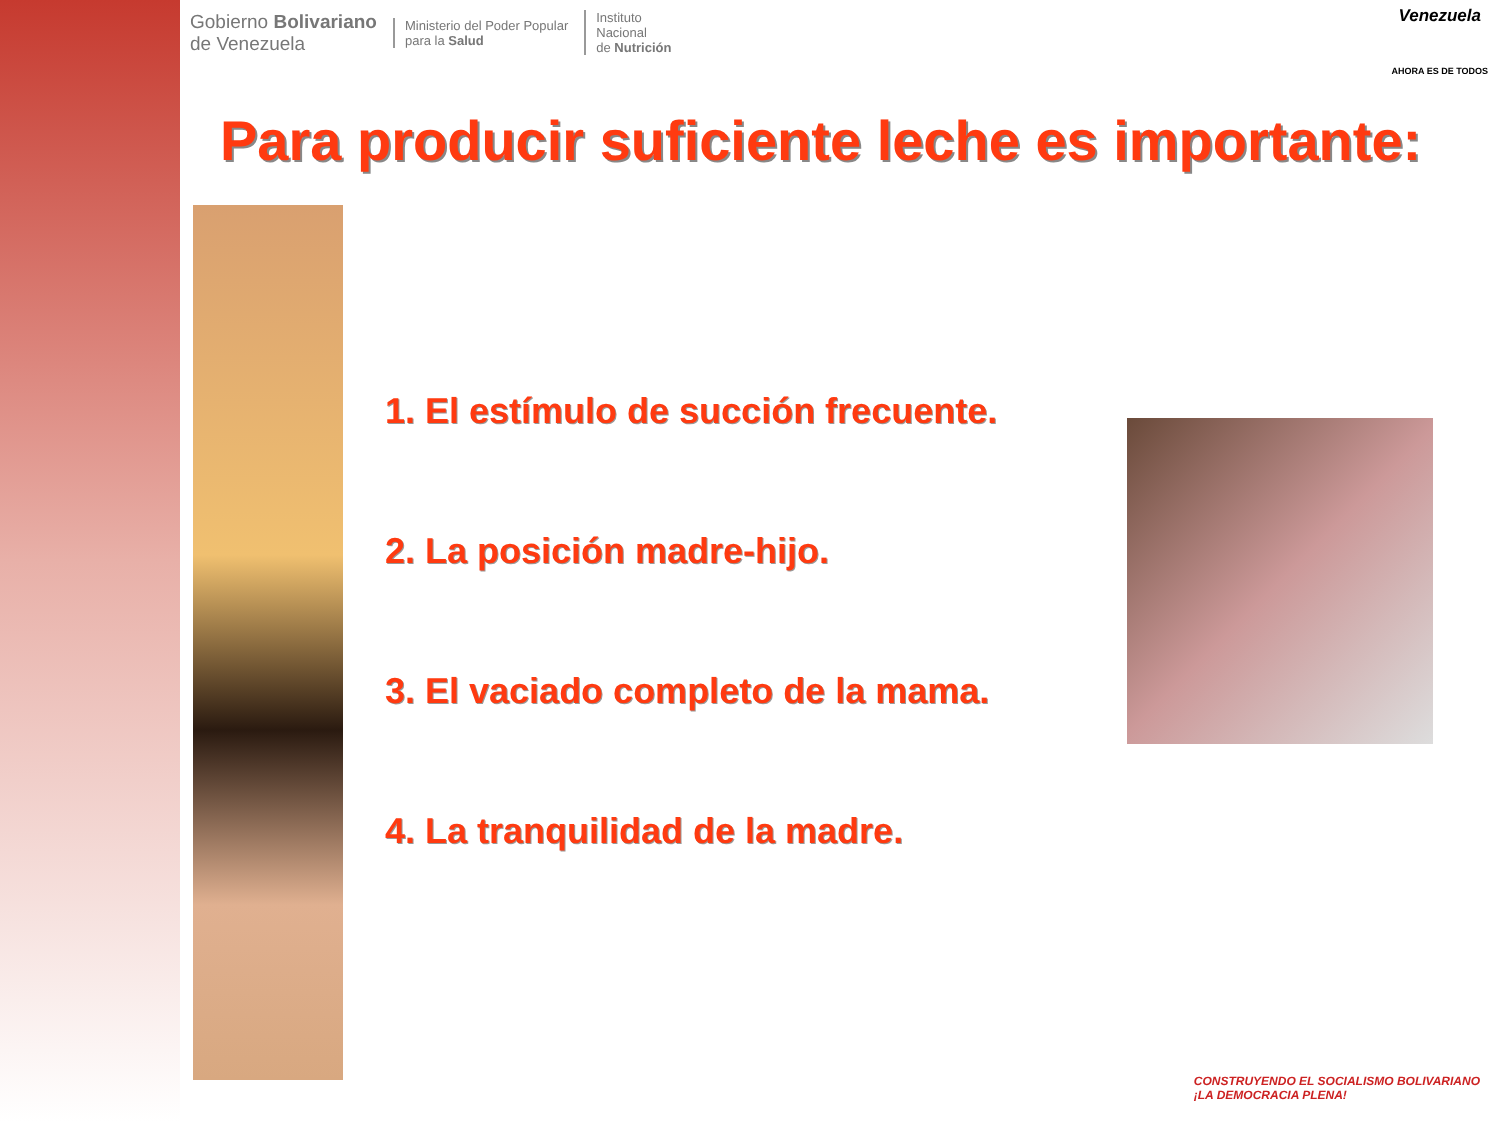Gobierno Bolivariano
de Venezuela
Ministerio del Poder Popular
para la Salud
Instituto
Nacional
de Nutrición
Venezuela
AHORA ES DE TODOS
Para producir suficiente leche es importante:
1. El estímulo de succión frecuente.
2. La posición madre-hijo.
3. El vaciado completo de la mama.
4. La tranquilidad de la madre.
CONSTRUYENDO EL SOCIALISMO BOLIVARIANO
¡LA DEMOCRACIA PLENA!